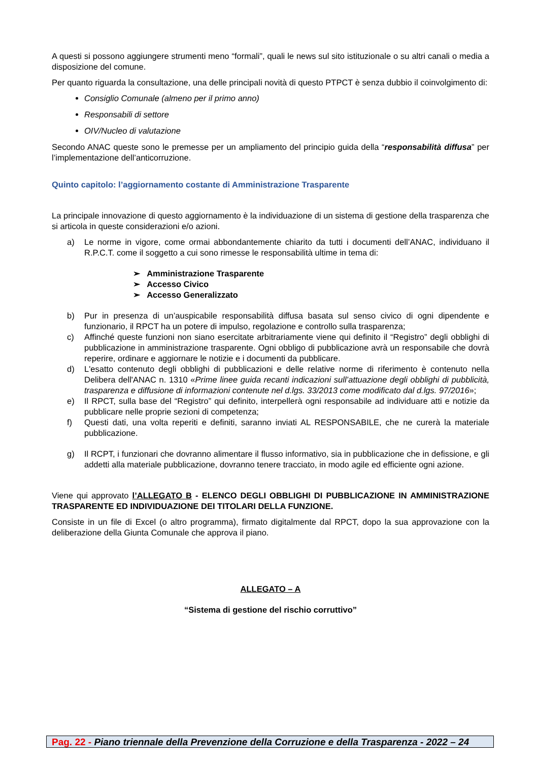A questi si possono aggiungere strumenti meno “formali”, quali le news sul sito istituzionale o su altri canali o media a disposizione del comune.
Per quanto riguarda la consultazione, una delle principali novità di questo PTPCT è senza dubbio il coinvolgimento di:
Consiglio Comunale (almeno per il primo anno)
Responsabili di settore
OIV/Nucleo di valutazione
Secondo ANAC queste sono le premesse per un ampliamento del principio guida della “responsabilità diffusa” per l’implementazione dell’anticorruzione.
Quinto capitolo: l’aggiornamento costante di Amministrazione Trasparente
La principale innovazione di questo aggiornamento è la individuazione di un sistema di gestione della trasparenza che si articola in queste considerazioni e/o azioni.
a) Le norme in vigore, come ormai abbondantemente chiarito da tutti i documenti dell’ANAC, individuano il R.P.C.T. come il soggetto a cui sono rimesse le responsabilità ultime in tema di:
➢ Amministrazione Trasparente
➢ Accesso Civico
➢ Accesso Generalizzato
b) Pur in presenza di un’auspicabile responsabilità diffusa basata sul senso civico di ogni dipendente e funzionario, il RPCT ha un potere di impulso, regolazione e controllo sulla trasparenza;
c) Affinché queste funzioni non siano esercitate arbitrariamente viene qui definito il “Registro” degli obblighi di pubblicazione in amministrazione trasparente. Ogni obbligo di pubblicazione avrà un responsabile che dovrà reperire, ordinare e aggiornare le notizie e i documenti da pubblicare.
d) L'esatto contenuto degli obblighi di pubblicazioni e delle relative norme di riferimento è contenuto nella Delibera dell'ANAC n. 1310 «Prime linee guida recanti indicazioni sull’attuazione degli obblighi di pubblicità, trasparenza e diffusione di informazioni contenute nel d.lgs. 33/2013 come modificato dal d.lgs. 97/2016»;
e) Il RPCT, sulla base del “Registro” qui definito, interpellerà ogni responsabile ad individuare atti e notizie da pubblicare nelle proprie sezioni di competenza;
f) Questi dati, una volta reperiti e definiti, saranno inviati AL RESPONSABILE, che ne curerà la materiale pubblicazione.
g) Il RCPT, i funzionari che dovranno alimentare il flusso informativo, sia in pubblicazione che in defissione, e gli addetti alla materiale pubblicazione, dovranno tenere tracciato, in modo agile ed efficiente ogni azione.
Viene qui approvato l’ALLEGATO B - ELENCO DEGLI OBBLIGHI DI PUBBLICAZIONE IN AMMINISTRAZIONE TRASPARENTE ED INDIVIDUAZIONE DEI TITOLARI DELLA FUNZIONE.
Consiste in un file di Excel (o altro programma), firmato digitalmente dal RPCT, dopo la sua approvazione con la deliberazione della Giunta Comunale che approva il piano.
ALLEGATO – A
“Sistema di gestione del rischio corruttivo”
Pag. 22 - Piano triennale della Prevenzione della Corruzione e della Trasparenza - 2022 – 24